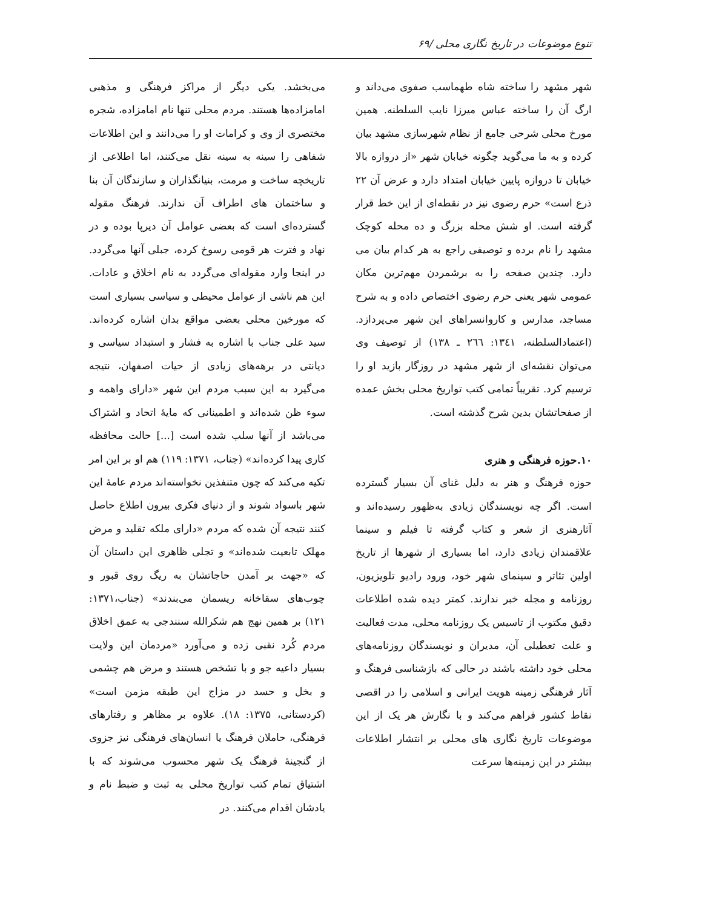تنوع موضوعات در تاریخ نگاری محلی /۶۹
شهر مشهد را ساخته شاه طهماسب صفوی می‌داند و ارگ آن را ساخته عباس میرزا نایب السلطنه. همین مورخ محلی شرحی جامع از نظام شهرسازی مشهد بیان کرده و به ما می‌گوید چگونه خیابان شهر «از دروازه بالا خیابان تا دروازه پایین خیابان امتداد دارد و عرض آن ۲۲ ذرع است» حرم رضوی نیز در نقطه‌ای از این خط قرار گرفته است. او شش محله بزرگ و ده محله کوچک مشهد را نام برده و توصیفی راجع به هر کدام بیان می دارد. چندین صفحه را به برشمردن مهم‌ترین مکان عمومی شهر یعنی حرم رضوی اختصاص داده و به شرح مساجد، مدارس و کاروانسراهای این شهر می‌پردازد. (اعتمادالسلطنه، ۱۳٤۱: ۲٦٦ ـ ۱۳۸) از توصیف وی می‌توان نقشه‌ای از شهر مشهد در روزگار بازید او را ترسیم کرد. تقریباً تمامی کتب تواریخ محلی بخش عمده از صفحاتشان بدین شرح گذشته است.
۱۰.حوزه فرهنگی و هنری
حوزه فرهنگ و هنر به دلیل غنای آن بسیار گسترده است. اگر چه نویسندگان زیادی به‌ظهور رسیده‌اند و آثارهنری از شعر و کتاب گرفته تا فیلم و سینما علاقمندان زیادی دارد، اما بسیاری از شهرها از تاریخ اولین تئاتر و سینمای شهر خود، ورود رادیو تلویزیون، روزنامه و مجله خبر ندارند. کمتر دیده شده اطلاعات دقیق مکتوب از تاسیس یک روزنامه محلی، مدت فعالیت و علت تعطیلی آن، مدیران و نویسندگان روزنامه‌های محلی خود داشته باشند در حالی که بازشناسی فرهنگ و آثار فرهنگی زمینه هویت ایرانی و اسلامی را در اقصی نقاط کشور فراهم می‌کند و با نگارش هر یک از این موضوعات تاریخ نگاری های محلی بر انتشار اطلاعات بیشتر در این زمینه‌ها سرعت
می‌بخشد. یکی دیگر از مراکز فرهنگی و مذهبی امامزاده‌ها هستند. مردم محلی تنها نام امامزاده، شجره مختصری از وی و کرامات او را می‌دانند و این اطلاعات شفاهی را سینه به سینه نقل می‌کنند، اما اطلاعی از تاریخچه ساخت و مرمت، بنیانگذاران و سازندگان آن بنا و ساختمان های اطراف آن ندارند. فرهنگ مقوله گسترده‌ای است که بعضی عوامل آن دیرپا بوده و در نهاد و فترت هر قومی رسوخ کرده، جبلی آنها می‌گردد. در اینجا وارد مقوله‌ای می‌گردد به نام اخلاق و عادات. این هم ناشی از عوامل محیطی و سیاسی بسیاری است که مورخین محلی بعضی مواقع بدان اشاره کرده‌اند. سید علی جناب با اشاره به فشار و استبداد سیاسی و دیانتی در برهه‌های زیادی از حیات اصفهان، نتیجه می‌گیرد به این سبب مردم این شهر «دارای واهمه و سوء ظن شده‌اند و اطمینانی که مایهٔ اتحاد و اشتراک می‌باشد از آنها سلب شده است [...] حالت محافظه کاری پیدا کرده‌اند» (جناب، ۱۳۷۱: ۱۱۹) هم او بر این امر تکیه می‌کند که چون متنفذین نخواسته‌اند مردم عامهٔ این شهر باسواد شوند و از دنیای فکری بیرون اطلاع حاصل کنند نتیجه آن شده که مردم «دارای ملکه تقلید و مرض مهلک تابعیت شده‌اند» و تجلی ظاهری این داستان آن که «جهت بر آمدن حاجاتشان به ریگ روی قبور و چوب‌های سقاخانه ریسمان می‌بندند» (جناب،۱۳۷۱: ۱۲۱) بر همین نهج هم شکرالله سنندجی به عمق اخلاق مردم کُرد نقبی زده و می‌آورد «مردمان این ولایت بسیار داعیه جو و با تشخص هستند و مرض هم چشمی و بخل و حسد در مزاج این طبقه مزمن است» (کردستانی، ۱۳۷۵: ۱۸). علاوه بر مظاهر و رفتارهای فرهنگی، حاملان فرهنگ یا انسان‌های فرهنگی نیز جزوی از گنجینهٔ فرهنگ یک شهر محسوب می‌شوند که با اشتیاق تمام کتب تواریخ محلی به ثبت و ضبط نام و یادشان اقدام می‌کنند. در